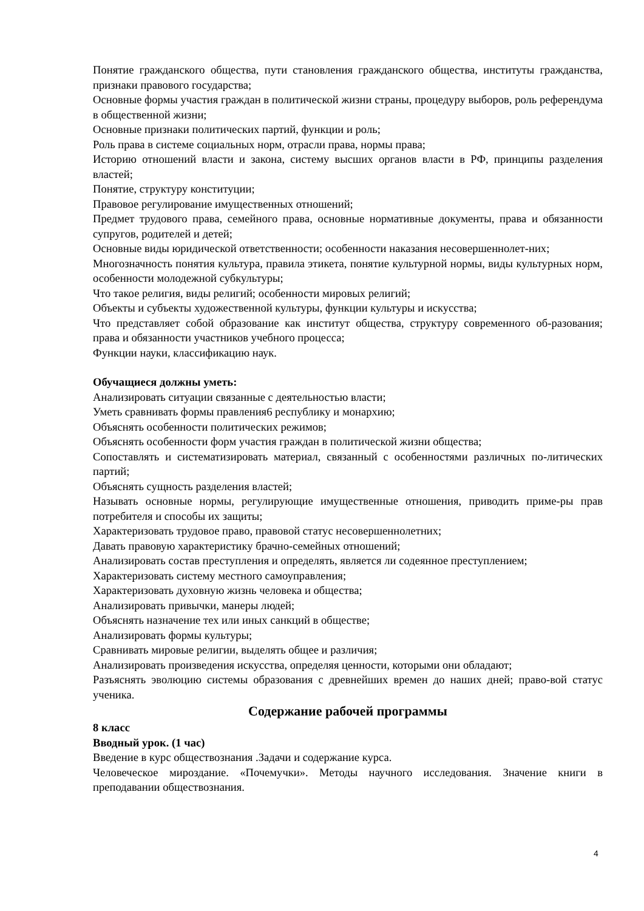Понятие гражданского общества, пути становления гражданского общества, институты гражданства, признаки правового государства;
Основные формы участия граждан в политической жизни страны, процедуру выборов, роль референдума в общественной жизни;
Основные признаки политических партий, функции и роль;
Роль права в системе социальных норм, отрасли права, нормы права;
Историю отношений власти и закона, систему высших органов власти в РФ, принципы разделения властей;
Понятие, структуру конституции;
Правовое регулирование имущественных отношений;
Предмет трудового права, семейного права, основные нормативные документы, права и обязанности супругов, родителей и детей;
Основные виды юридической ответственности; особенности наказания несовершеннолет-них;
Многозначность понятия культура, правила этикета, понятие культурной нормы, виды культурных норм, особенности молодежной субкультуры;
Что такое религия, виды религий; особенности мировых религий;
Объекты и субъекты художественной культуры, функции культуры и искусства;
Что представляет собой образование как институт общества, структуру современного об-разования; права и обязанности участников учебного процесса;
Функции науки, классификацию наук.
Обучащиеся должны уметь:
Анализировать ситуации связанные с деятельностью власти;
Уметь сравнивать формы правления6 республику и монархию;
Объяснять особенности политических режимов;
Объяснять особенности форм участия граждан в политической жизни общества;
Сопоставлять и систематизировать материал, связанный с особенностями различных по-литических партий;
Объяснять сущность разделения властей;
Называть основные нормы, регулирующие имущественные отношения, приводить приме-ры прав потребителя и способы их защиты;
Характеризовать трудовое право, правовой статус несовершеннолетних;
Давать правовую характеристику брачно-семейных отношений;
Анализировать состав преступления и определять, является ли содеянное преступлением;
Характеризовать систему местного самоуправления;
Характеризовать духовную жизнь человека и общества;
Анализировать привычки, манеры людей;
Объяснять назначение тех или иных санкций в обществе;
Анализировать формы культуры;
Сравнивать мировые религии, выделять общее и различия;
Анализировать произведения искусства, определяя ценности, которыми они обладают;
Разъяснять эволюцию системы образования с древнейших времен до наших дней; право-вой статус ученика.
Содержание рабочей программы
8 класс
Вводный урок. (1 час)
Введение в курс обществознания .Задачи и содержание курса.
Человеческое мироздание. «Почемучки». Методы научного исследования. Значение книги в преподавании обществознания.
4